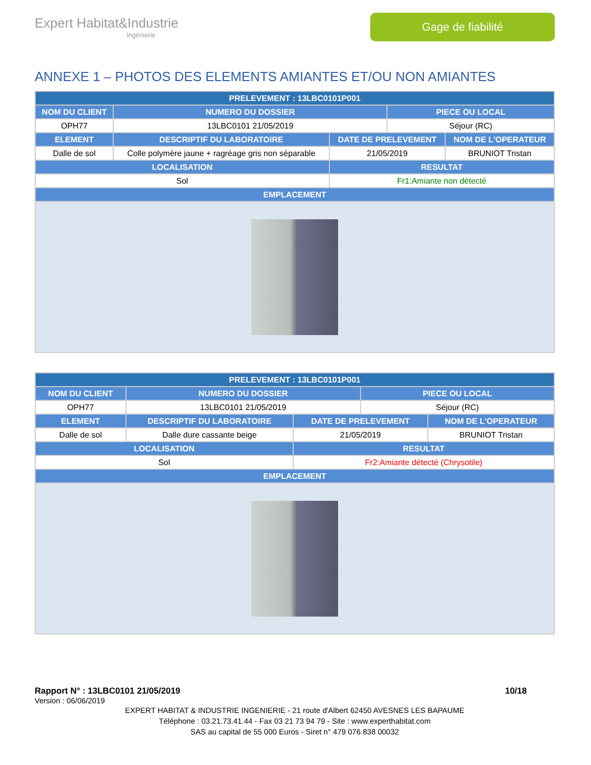Expert Habitat&Industrie
Ingénierie
Gage de fiabilité
ANNEXE 1 – PHOTOS DES ELEMENTS AMIANTES ET/OU NON AMIANTES
| PRELEVEMENT : 13LBC0101P001 | | | | |
| --- | --- | --- | --- | --- |
| NOM DU CLIENT | NUMERO DU DOSSIER | | PIECE OU LOCAL | |
| OPH77 | 13LBC0101 21/05/2019 | | Séjour (RC) | |
| ELEMENT | DESCRIPTIF DU LABORATOIRE | DATE DE PRELEVEMENT | | NOM DE L'OPERATEUR |
| Dalle de sol | Colle polymère jaune + ragréage gris non séparable | 21/05/2019 | | BRUNIOT Tristan |
| LOCALISATION | | RESULTAT | | |
| Sol | | Fr1:Amiante non détecté | | |
| EMPLACEMENT | | | | |
| PRELEVEMENT : 13LBC0101P001 | | | | |
| --- | --- | --- | --- | --- |
| NOM DU CLIENT | NUMERO DU DOSSIER | | PIECE OU LOCAL | |
| OPH77 | 13LBC0101 21/05/2019 | | Séjour (RC) | |
| ELEMENT | DESCRIPTIF DU LABORATOIRE | DATE DE PRELEVEMENT | | NOM DE L'OPERATEUR |
| Dalle de sol | Dalle dure cassante beige | 21/05/2019 | | BRUNIOT Tristan |
| LOCALISATION | | RESULTAT | | |
| Sol | | Fr2:Amiante détecté (Chrysotile) | | |
| EMPLACEMENT | | | | |
Rapport N° : 13LBC0101 21/05/2019 10/18
Version : 06/06/2019
EXPERT HABITAT & INDUSTRIE INGENIERIE - 21 route d'Albert 62450 AVESNES LES BAPAUME
Téléphone : 03.21.73.41.44 - Fax 03 21 73 94 79 - Site : www.experthabitat.com
SAS au capital de 55 000 Euros - Siret n° 479 076 838 00032